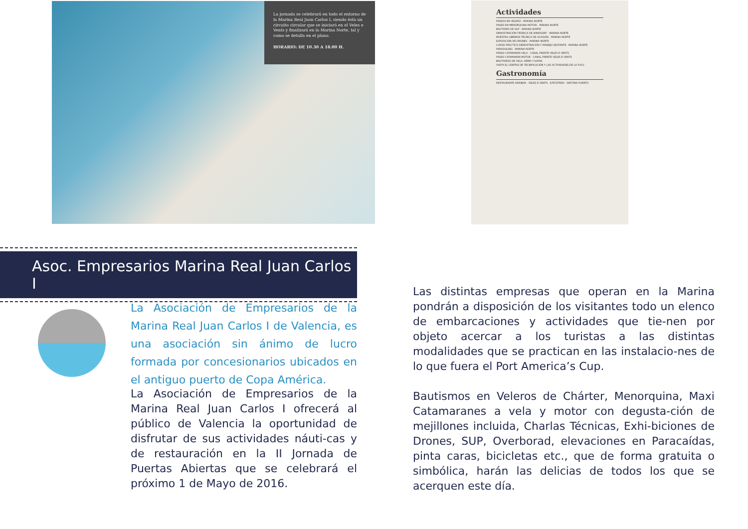La jornada se celebrará en todo el entorno de la Marina Real Juan Carlos I, siendo ésta un circuito circular que se iniciará en el Veles e Vents y finalizará en la Marina Norte, tal y como se detalla en el plano.
HORARIO: DE 10.30 A 18.00 H.
Actividades
PASEOS EN VELERO · MARINA NORTE
PASEO EN MENORQUINA MOTOR · MARINA NORTE
BAUTISMO DE SUP · MARINA NORTE
DEMOSTRACIÓN TEÓRICA DE WINDSURF · MARINA NORTE
MUESTRA LIBRERÍA TÉCNICA DE OCASIÓN · MARINA NORTE
EXPOSICIÓN DE DRONES · MARINA NORTE
CURSO PRÁCTICO DEMOSTRACIÓN Y MANEJO SEXTANTE · MARINA NORTE
PARASAILING · MARINA NORTE
PASEO CATAMARÁN VELA · CANAL FRENTE VELES E VENTS
PASEO CATAMARÁN MOTOR · CANAL FRENTE VELES E VENTS
BAUTISMOS DE VELA, REMO Y KAYAK
VISITA EL CENTRO DE TECNIFICACIÓN Y LAS ACTIVIDADES DE LA FVCV
Gastronomía
RESTAURANTE ARRIBAR · VELES E VENTS · EATCETERA · DESTINO PUERTO
Asoc. Empresarios Marina Real Juan Carlos I
La Asociación de Empresarios de la Marina Real Juan Carlos I de Valencia, es una asociación sin ánimo de lucro formada por concesionarios ubicados en el antiguo puerto de Copa América.
La Asociación de Empresarios de la Marina Real Juan Carlos I ofrecerá al público de Valencia la oportunidad de disfrutar de sus actividades náuti-cas y de restauración en la II Jornada de Puertas Abiertas que se celebrará el próximo 1 de Mayo de 2016.
Las distintas empresas que operan en la Marina pondrán a disposición de los visitantes todo un elenco de embarcaciones y actividades que tie-nen por objeto acercar a los turistas a las distintas modalidades que se practican en las instalacio-nes de lo que fuera el Port America’s Cup.
Bautismos en Veleros de Chárter, Menorquina, Maxi Catamaranes a vela y motor con degusta-ción de mejillones incluida, Charlas Técnicas, Exhi-biciones de Drones, SUP, Overborad, elevaciones en Paracaídas, pinta caras, bicicletas etc., que de forma gratuita o simbólica, harán las delicias de todos los que se acerquen este día.